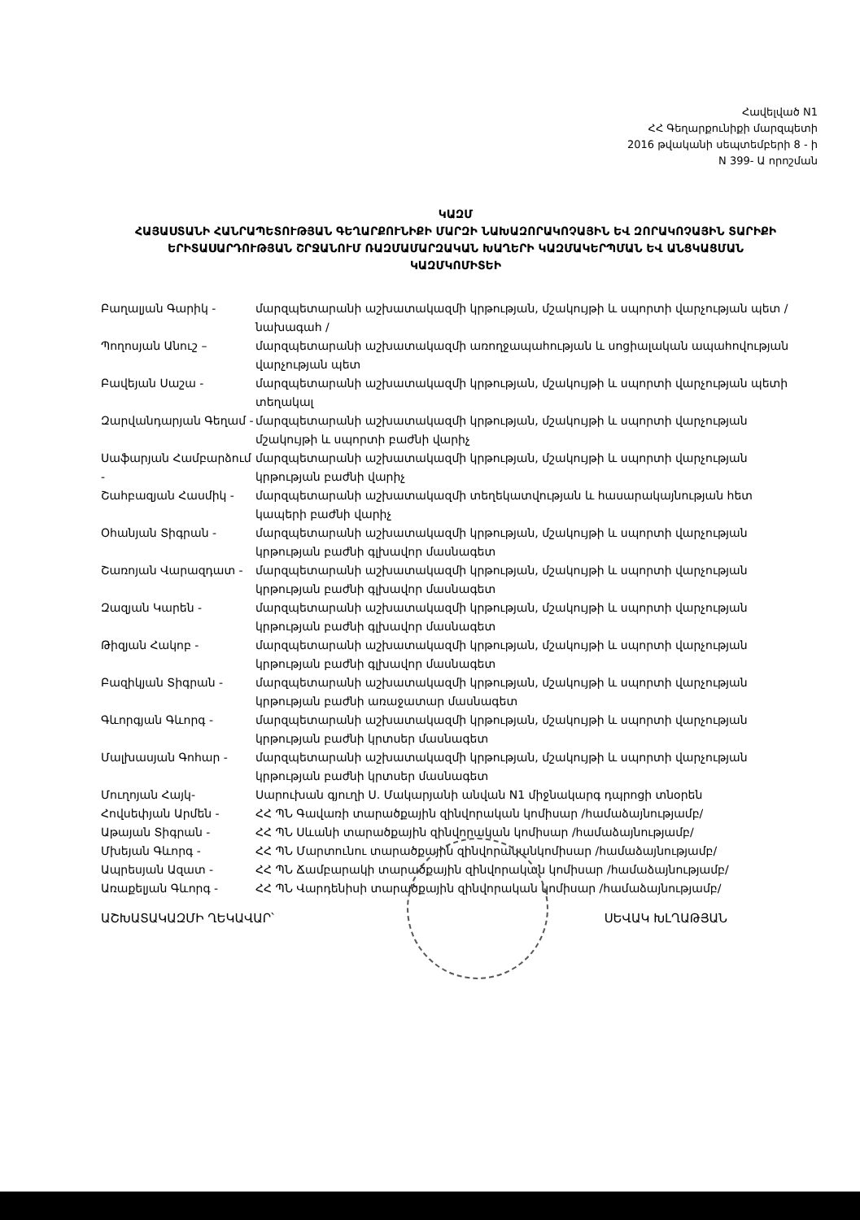Հավելված N1
ՀՀ Գեղարքունիքի մարզպետի
2016 թվականի սեպտեմբերի 8 - ի
N 399- Ա որոշման
ԿԱԶՄ
ՀԱՅԱՍՏԱՆԻ ՀԱՆՐԱՊԵՏՈՒԹՅԱՆ ԳԵՂԱՐՔՈՒՆԻՔԻ ՄԱՐԶԻ ՆԱԽԱԶՈՐԱԿՈՉԱՅԻՆ ԵՎ ԶՈՐԱԿՈՉԱՅԻՆ ՏԱՐԻՔԻ ԵՐԻՏԱՍԱՐԴՈՒԹՅԱՆ ՇՐՋԱՆՈՒՄ ՌԱԶՄԱՄԱՐԶԱԿԱՆ ԽԱՂԵՐԻ ԿԱԶՄԱԿԵՐՊՄԱՆ ԵՎ ԱՆՑԿԱՑՄԱՆ ԿԱԶՄԿՈՄԻՏԵԻ
Բաղալյան Գարիկ - մարզպետարանի աշխատակազմի կրթության, մշակույթի և սպորտի վարչության պետ / նախագահ /
Պողոսյան Անուշ – մարզպետարանի աշխատակազմի առողջապահության և սոցիալական ապահովության վարչության պետ
Բավեյան Սաշա - մարզպետարանի աշխատակազմի կրթության, մշակույթի և սպորտի վարչության պետի տեղակալ
Զարվանդարյան Գեղամ - մարզպետարանի աշխատակազմի կրթության, մշակույթի և սպորտի վարչության մշակույթի և սպորտի բաժնի վարիչ
Սաֆարյան Համբարձում - մարզպետարանի աշխատակազմի կրթության, մշակույթի և սպորտի վարչության կրթության բաժնի վարիչ
Շահբազյան Հասմիկ - մարզպետարանի աշխատակազմի տեղեկատվության և հասարակայնության հետ կապերի բաժնի վարիչ
Օհանյան Տիգրան - մարզպետարանի աշխատակազմի կրթության, մշակույթի և սպորտի վարչության կրթության բաժնի գլխավոր մասնագետ
Շառոյան Վարազդատ - մարզպետարանի աշխատակազմի կրթության, մշակույթի և սպորտի վարչության կրթության բաժնի գլխավոր մասնագետ
Զազյան Կարեն - մարզպետարանի աշխատակազմի կրթության, մշակույթի և սպորտի վարչության կրթության բաժնի գլխավոր մասնագետ
Թիզյան Հակոբ - մարզպետարանի աշխատակազմի կրթության, մշակույթի և սպորտի վարչության կրթության բաժնի գլխավոր մասնագետ
Բազիկյան Տիգրան - մարզպետարանի աշխատակազմի կրթության, մշակույթի և սպորտի վարչության կրթության բաժնի առաջատար մասնագետ
Գևորգյան Գևորգ - մարզպետարանի աշխատակազմի կրթության, մշակույթի և սպորտի վարչության կրթության բաժնի կրտսեր մասնագետ
Մալխասյան Գոհար - մարզպետարանի աշխատակազմի կրթության, մշակույթի և սպորտի վարչության կրթության բաժնի կրտսեր մասնագետ
Մուղոյան Հայկ- Սարուխան գյուղի Ս. Մակարյանի անվան N1 միջնակարգ դպրոցի տնօրեն
Հովսեփյան Արմեն - ՀՀ ՊՆ Գավառի տարածքային զինվորական կոմիսար /համաձայնությամբ/
Աթայան Տիգրան - ՀՀ ՊՆ Սևանի տարածքային զինվորական կոմիսար /համաձայնությամբ/
Մխեյան Գևորգ - ՀՀ ՊՆ Մարտունու տարածքային զինվորականկոմիսար /համաձայնությամբ/
Ապրեսյան Ազատ - ՀՀ ՊՆ Ճամբարակի տարածքային զինվորական կոմիսար /համաձայնությամբ/
Առաքելյան Գևորգ - ՀՀ ՊՆ Վարդենիսի տարածքային զինվորական կոմիսար /համաձայնությամբ/
ԱՇԽԱՏԱԿԱԶՄԻ ՂԵԿԱՎԱՐ՝ ՍԵՎԱԿ ԽԼՂԱԹՅԱՆ